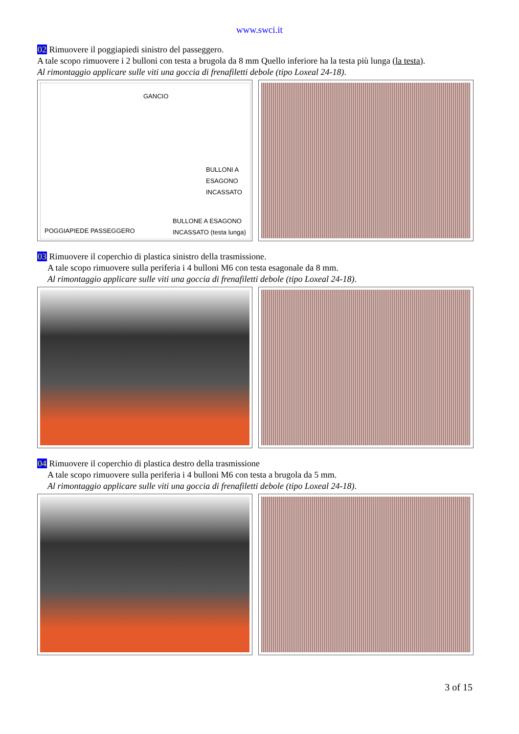www.swci.it
02 Rimuovere il poggiapiedi sinistro del passeggero.
A tale scopo rimuovere i 2 bulloni con testa a brugola da 8 mm Quello inferiore ha la testa più lunga (la testa).
Al rimontaggio applicare sulle viti una goccia di frenafiletti debole (tipo Loxeal 24-18).
GANCIO
BULLONI A
ESAGONO
INCASSATO
BULLONE A ESAGONO
INCASSATO (testa lunga)
POGGIAPIEDE PASSEGGERO
03 Rimuovere il coperchio di plastica sinistro della trasmissione.
A tale scopo rimuovere sulla periferia i 4 bulloni M6 con testa esagonale da 8 mm.
Al rimontaggio applicare sulle viti una goccia di frenafiletti debole (tipo Loxeal 24-18).
04 Rimuovere il coperchio di plastica destro della trasmissione
A tale scopo rimuovere sulla periferia i 4 bulloni M6 con testa a brugola da 5 mm.
Al rimontaggio applicare sulle viti una goccia di frenafiletti debole (tipo Loxeal 24-18).
3 of 15